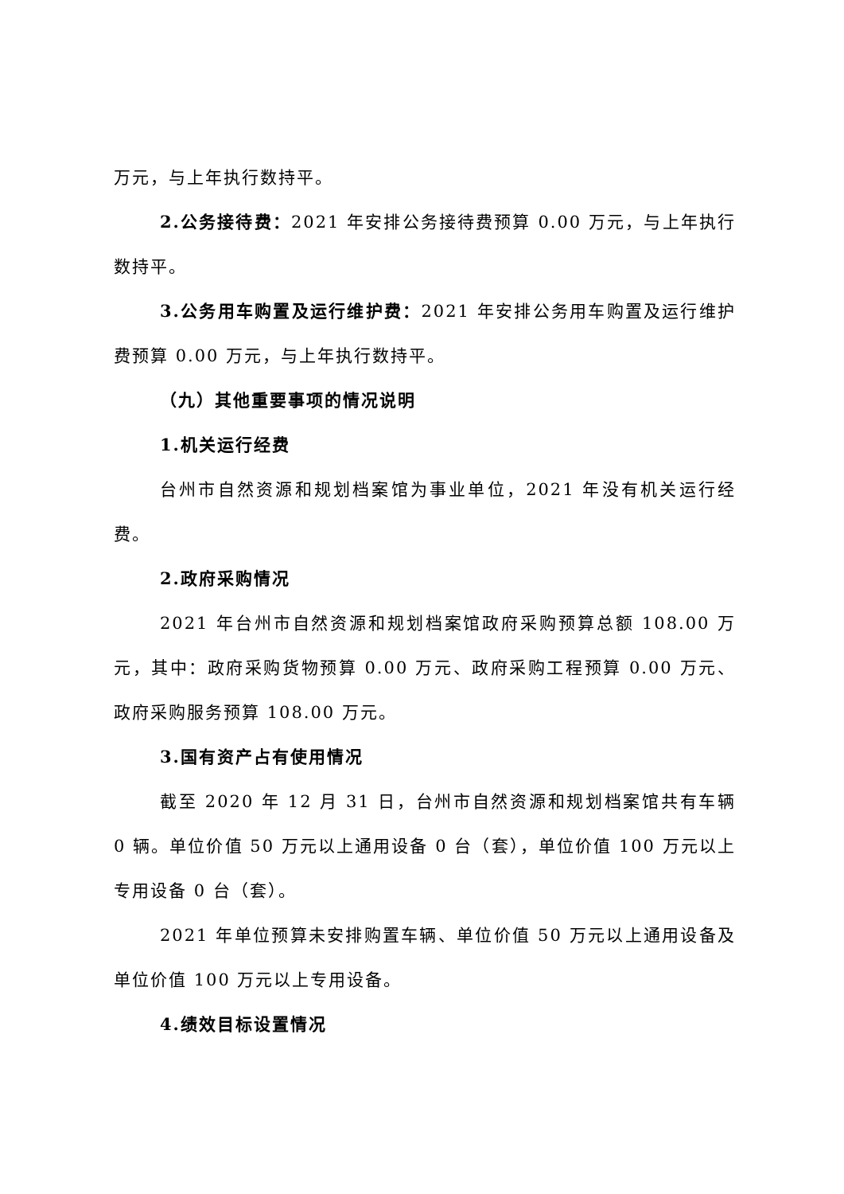万元，与上年执行数持平。
2.公务接待费：2021 年安排公务接待费预算 0.00 万元，与上年执行数持平。
3.公务用车购置及运行维护费：2021 年安排公务用车购置及运行维护费预算 0.00 万元，与上年执行数持平。
（九）其他重要事项的情况说明
1.机关运行经费
台州市自然资源和规划档案馆为事业单位，2021 年没有机关运行经费。
2.政府采购情况
2021 年台州市自然资源和规划档案馆政府采购预算总额 108.00 万元，其中：政府采购货物预算 0.00 万元、政府采购工程预算 0.00 万元、政府采购服务预算 108.00 万元。
3.国有资产占有使用情况
截至 2020 年 12 月 31 日，台州市自然资源和规划档案馆共有车辆 0 辆。单位价值 50 万元以上通用设备 0 台（套），单位价值 100 万元以上专用设备 0 台（套）。
2021 年单位预算未安排购置车辆、单位价值 50 万元以上通用设备及单位价值 100 万元以上专用设备。
4.绩效目标设置情况